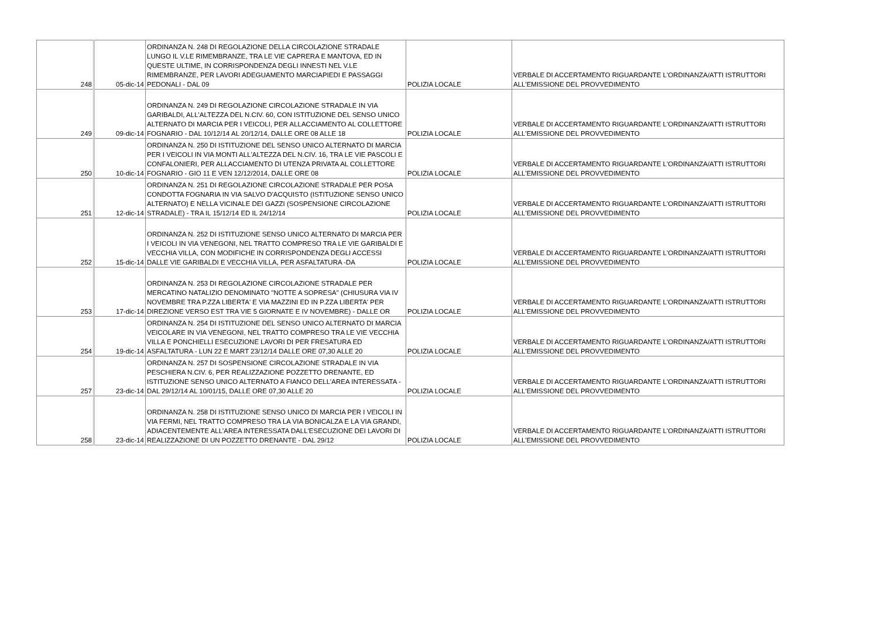| 248 | 05-dic-14 | ORDINANZA N. 248 DI REGOLAZIONE DELLA CIRCOLAZIONE STRADALE LUNGO IL V.LE RIMEMBRANZE, TRA LE VIE CAPRERA E MANTOVA, ED IN QUESTE ULTIME, IN CORRISPONDENZA DEGLI INNESTI NEL V.LE RIMEMBRANZE, PER LAVORI ADEGUAMENTO MARCIAPIEDI E PASSAGGI PEDONALI - DAL 09 | POLIZIA LOCALE | VERBALE DI ACCERTAMENTO RIGUARDANTE L'ORDINANZA/ATTI ISTRUTTORI ALL'EMISSIONE DEL PROVVEDIMENTO |
| 249 | 09-dic-14 | ORDINANZA N. 249 DI REGOLAZIONE CIRCOLAZIONE STRADALE IN VIA GARIBALDI, ALL'ALTEZZA DEL N.CIV. 60, CON ISTITUZIONE DEL SENSO UNICO ALTERNATO DI MARCIA PER I VEICOLI, PER ALLACCIAMENTO AL COLLETTORE FOGNARIO - DAL 10/12/14 AL 20/12/14, DALLE ORE 08 ALLE 18 | POLIZIA LOCALE | VERBALE DI ACCERTAMENTO RIGUARDANTE L'ORDINANZA/ATTI ISTRUTTORI ALL'EMISSIONE DEL PROVVEDIMENTO |
| 250 | 10-dic-14 | ORDINANZA N. 250 DI ISTITUZIONE DEL SENSO UNICO ALTERNATO DI MARCIA PER I VEICOLI IN VIA MONTI ALL'ALTEZZA DEL N.CIV. 16, TRA LE VIE PASCOLI E CONFALONIERI, PER ALLACCIAMENTO DI UTENZA PRIVATA AL COLLETTORE FOGNARIO - GIO 11 E VEN 12/12/2014, DALLE ORE 08 | POLIZIA LOCALE | VERBALE DI ACCERTAMENTO RIGUARDANTE L'ORDINANZA/ATTI ISTRUTTORI ALL'EMISSIONE DEL PROVVEDIMENTO |
| 251 | 12-dic-14 | ORDINANZA N. 251 DI REGOLAZIONE CIRCOLAZIONE STRADALE PER POSA CONDOTTA FOGNARIA IN VIA SALVO D'ACQUISTO (ISTITUZIONE SENSO UNICO ALTERNATO) E NELLA VICINALE DEI GAZZI (SOSPENSIONE CIRCOLAZIONE STRADALE) - TRA IL 15/12/14 ED IL 24/12/14 | POLIZIA LOCALE | VERBALE DI ACCERTAMENTO RIGUARDANTE L'ORDINANZA/ATTI ISTRUTTORI ALL'EMISSIONE DEL PROVVEDIMENTO |
| 252 | 15-dic-14 | ORDINANZA N. 252 DI ISTITUZIONE SENSO UNICO ALTERNATO DI MARCIA PER I VEICOLI IN VIA VENEGONI, NEL TRATTO COMPRESO TRA LE VIE GARIBALDI E VECCHIA VILLA, CON MODIFICHE IN CORRISPONDENZA DEGLI ACCESSI DALLE VIE GARIBALDI E VECCHIA VILLA, PER ASFALTATURA -DA | POLIZIA LOCALE | VERBALE DI ACCERTAMENTO RIGUARDANTE L'ORDINANZA/ATTI ISTRUTTORI ALL'EMISSIONE DEL PROVVEDIMENTO |
| 253 | 17-dic-14 | ORDINANZA N. 253 DI REGOLAZIONE CIRCOLAZIONE STRADALE PER MERCATINO NATALIZIO DENOMINATO "NOTTE A SOPRESA" (CHIUSURA VIA IV NOVEMBRE TRA P.ZZA LIBERTA' E VIA MAZZINI ED IN P.ZZA LIBERTA' PER DIREZIONE VERSO EST TRA VIE 5 GIORNATE E IV NOVEMBRE) - DALLE OR | POLIZIA LOCALE | VERBALE DI ACCERTAMENTO RIGUARDANTE L'ORDINANZA/ATTI ISTRUTTORI ALL'EMISSIONE DEL PROVVEDIMENTO |
| 254 | 19-dic-14 | ORDINANZA N. 254 DI ISTITUZIONE DEL SENSO UNICO ALTERNATO DI MARCIA VEICOLARE IN VIA VENEGONI, NEL TRATTO COMPRESO TRA LE VIE VECCHIA VILLA E PONCHIELLI ESECUZIONE LAVORI DI PER FRESATURA ED ASFALTATURA - LUN 22 E MART 23/12/14 DALLE ORE 07,30 ALLE 20 | POLIZIA LOCALE | VERBALE DI ACCERTAMENTO RIGUARDANTE L'ORDINANZA/ATTI ISTRUTTORI ALL'EMISSIONE DEL PROVVEDIMENTO |
| 257 | 23-dic-14 | ORDINANZA N. 257 DI SOSPENSIONE CIRCOLAZIONE STRADALE IN VIA PESCHIERA N.CIV. 6, PER REALIZZAZIONE POZZETTO DRENANTE, ED ISTITUZIONE SENSO UNICO ALTERNATO A FIANCO DELL'AREA INTERESSATA - DAL 29/12/14 AL 10/01/15, DALLE ORE 07,30 ALLE 20 | POLIZIA LOCALE | VERBALE DI ACCERTAMENTO RIGUARDANTE L'ORDINANZA/ATTI ISTRUTTORI ALL'EMISSIONE DEL PROVVEDIMENTO |
| 258 | 23-dic-14 | ORDINANZA N. 258 DI ISTITUZIONE SENSO UNICO DI MARCIA PER I VEICOLI IN VIA FERMI, NEL TRATTO COMPRESO TRA LA VIA BONICALZA E LA VIA GRANDI, ADIACENTEMENTE ALL'AREA INTERESSATA DALL'ESECUZIONE DEI LAVORI DI REALIZZAZIONE DI UN POZZETTO DRENANTE - DAL 29/12 | POLIZIA LOCALE | VERBALE DI ACCERTAMENTO RIGUARDANTE L'ORDINANZA/ATTI ISTRUTTORI ALL'EMISSIONE DEL PROVVEDIMENTO |